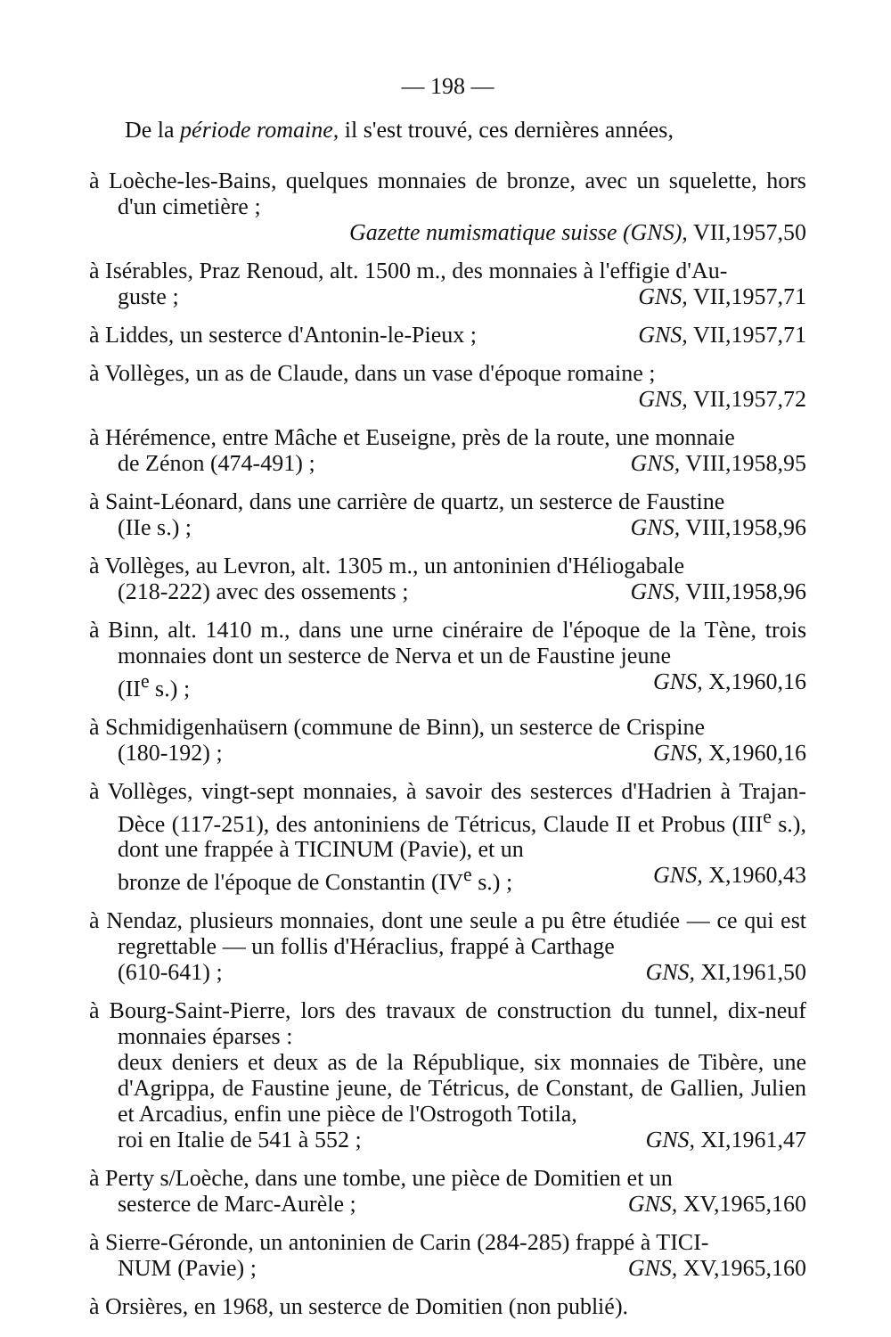— 198 —
De la période romaine, il s'est trouvé, ces dernières années,
à Loèche-les-Bains, quelques monnaies de bronze, avec un squelette, hors d'un cimetière ;
Gazette numismatique suisse (GNS), VII,1957,50
à Isérables, Praz Renoud, alt. 1500 m., des monnaies à l'effigie d'Au-
guste ; GNS, VII,1957,71
à Liddes, un sesterce d'Antonin-le-Pieux ; GNS, VII,1957,71
à Vollèges, un as de Claude, dans un vase d'époque romaine ;
GNS, VII,1957,72
à Hérémence, entre Mâche et Euseigne, près de la route, une monnaie
de Zénon (474-491) ; GNS, VIII,1958,95
à Saint-Léonard, dans une carrière de quartz, un sesterce de Faustine
(IIe s.) ; GNS, VIII,1958,96
à Vollèges, au Levron, alt. 1305 m., un antoninien d'Héliogabale
(218-222) avec des ossements ; GNS, VIII,1958,96
à Binn, alt. 1410 m., dans une urne cinéraire de l'époque de la Tène, trois monnaies dont un sesterce de Nerva et un de Faustine jeune
(II<sup>e</sup> s.) ; GNS, X,1960,16
à Schmidigenhaüsern (commune de Binn), un sesterce de Crispine
(180-192) ; GNS, X,1960,16
à Vollèges, vingt-sept monnaies, à savoir des sesterces d'Hadrien à Trajan-Dèce (117-251), des antoniniens de Tétricus, Claude II et Probus (III<sup>e</sup> s.), dont une frappée à TICINUM (Pavie), et un
bronze de l'époque de Constantin (IV<sup>e</sup> s.) ; GNS, X,1960,43
à Nendaz, plusieurs monnaies, dont une seule a pu être étudiée — ce qui est regrettable — un follis d'Héraclius, frappé à Carthage
(610-641) ; GNS, XI,1961,50
à Bourg-Saint-Pierre, lors des travaux de construction du tunnel, dix-neuf monnaies éparses :
deux deniers et deux as de la République, six monnaies de Tibère, une d'Agrippa, de Faustine jeune, de Tétricus, de Constant, de Gallien, Julien et Arcadius, enfin une pièce de l'Ostrogoth Totila,
roi en Italie de 541 à 552 ; GNS, XI,1961,47
à Perty s/Loèche, dans une tombe, une pièce de Domitien et un
sesterce de Marc-Aurèle ; GNS, XV,1965,160
à Sierre-Géronde, un antoninien de Carin (284-285) frappé à TICI-
NUM (Pavie) ; GNS, XV,1965,160
à Orsières, en 1968, un sesterce de Domitien (non publié).